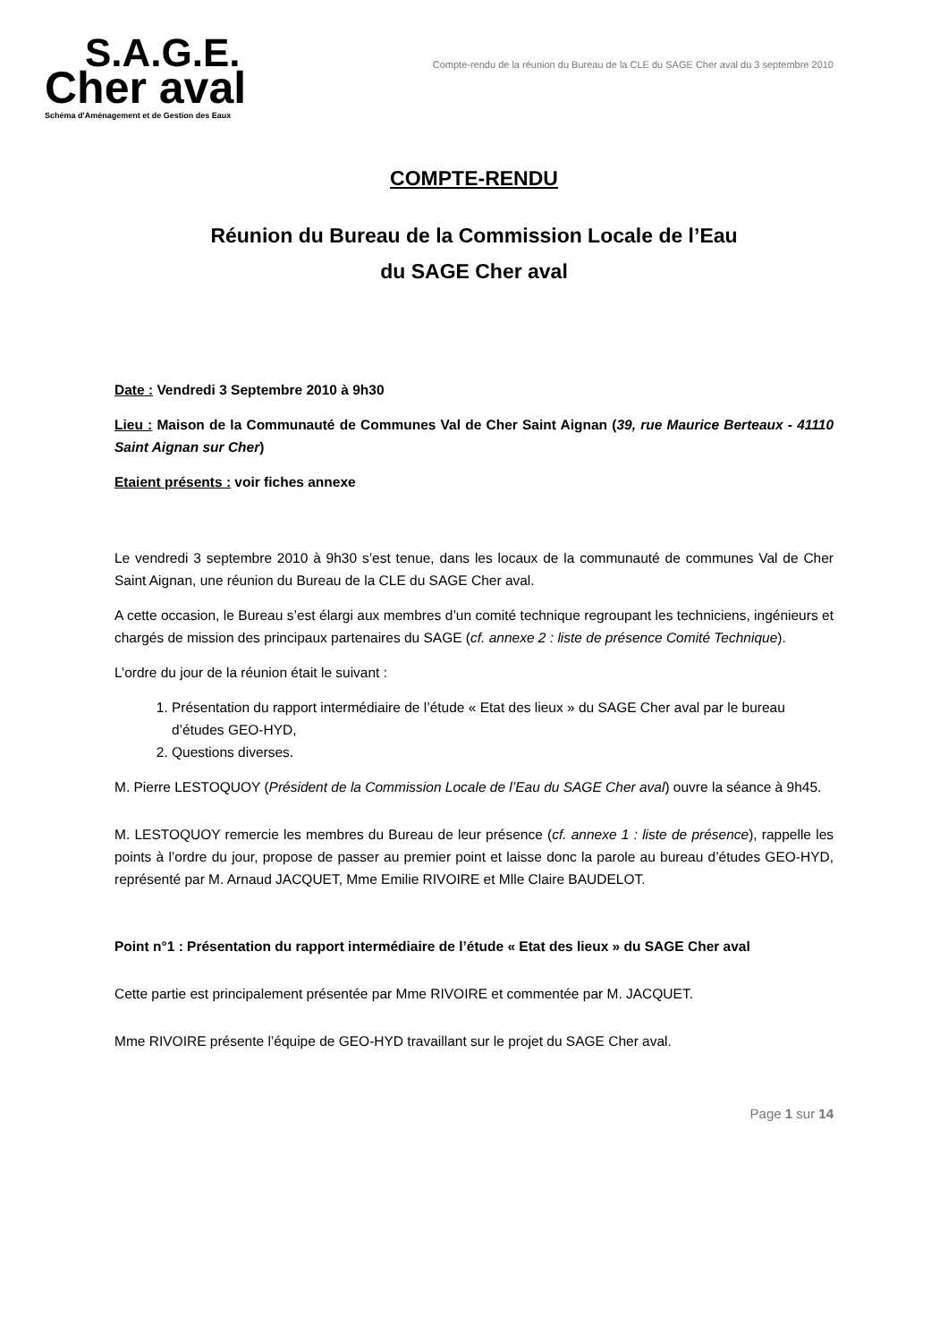S.A.G.E.
Cher aval
Schéma d'Aménagement et de Gestion des Eaux
Compte-rendu de la réunion du Bureau de la CLE du SAGE Cher aval du 3 septembre 2010
COMPTE-RENDU
Réunion du Bureau de la Commission Locale de l’Eau
du SAGE Cher aval
Date : Vendredi 3 Septembre 2010 à 9h30
Lieu : Maison de la Communauté de Communes Val de Cher Saint Aignan (39, rue Maurice Berteaux - 41110 Saint Aignan sur Cher)
Etaient présents : voir fiches annexe
Le vendredi 3 septembre 2010 à 9h30 s’est tenue, dans les locaux de la communauté de communes Val de Cher Saint Aignan, une réunion du Bureau de la CLE du SAGE Cher aval.
A cette occasion, le Bureau s’est élargi aux membres d’un comité technique regroupant les techniciens, ingénieurs et chargés de mission des principaux partenaires du SAGE (cf. annexe 2 : liste de présence Comité Technique).
L’ordre du jour de la réunion était le suivant :
1. Présentation du rapport intermédiaire de l’étude « Etat des lieux » du SAGE Cher aval par le bureau d’études GEO-HYD,
2. Questions diverses.
M. Pierre LESTOQUOY (Président de la Commission Locale de l’Eau du SAGE Cher aval) ouvre la séance à 9h45.
M. LESTOQUOY remercie les membres du Bureau de leur présence (cf. annexe 1 : liste de présence), rappelle les points à l’ordre du jour, propose de passer au premier point et laisse donc la parole au bureau d’études GEO-HYD, représenté par M. Arnaud JACQUET, Mme Emilie RIVOIRE et Mlle Claire BAUDELOT.
Point n°1 : Présentation du rapport intermédiaire de l’étude « Etat des lieux » du SAGE Cher aval
Cette partie est principalement présentée par Mme RIVOIRE et commentée par M. JACQUET.
Mme RIVOIRE présente l’équipe de GEO-HYD travaillant sur le projet du SAGE Cher aval.
Page 1 sur 14